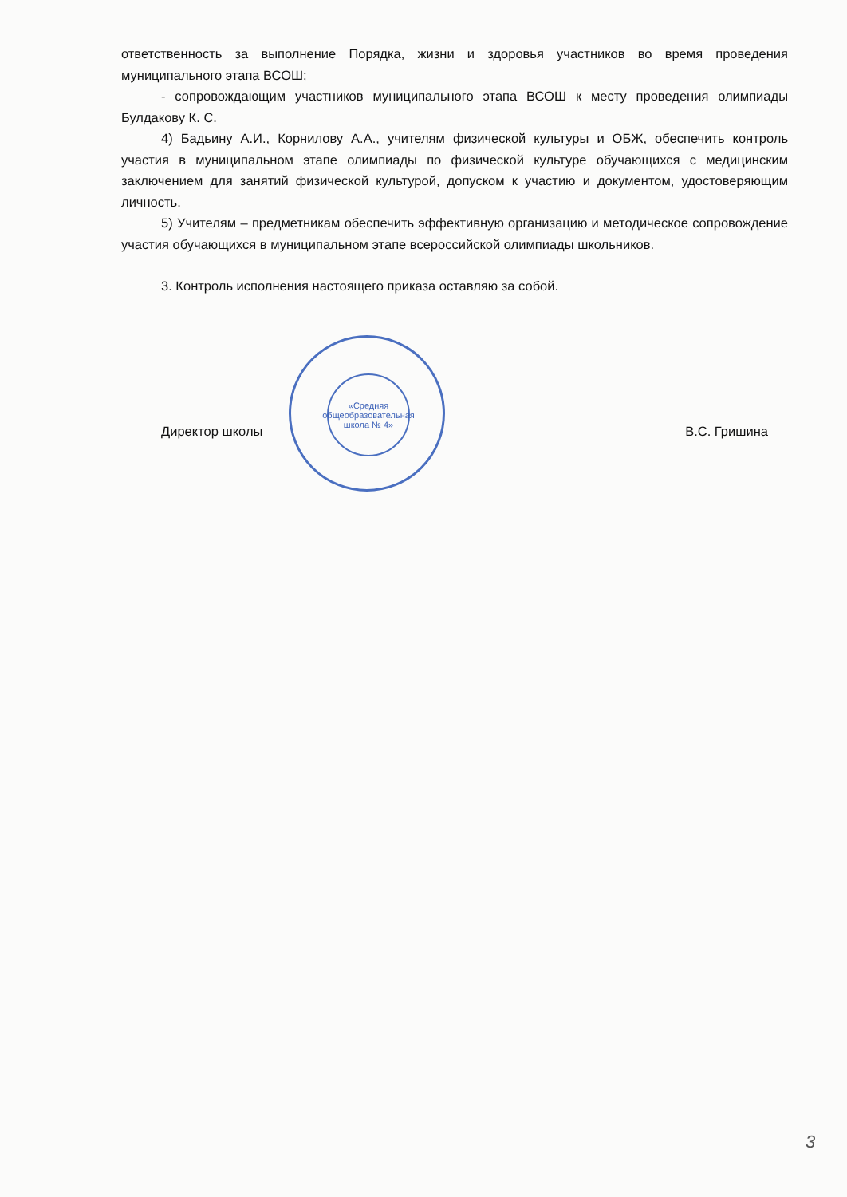ответственность за выполнение Порядка, жизни и здоровья участников во время проведения муниципального этапа ВСОШ;
- сопровождающим участников муниципального этапа ВСОШ к месту проведения олимпиады Булдакову К. С.
4) Бадьину А.И., Корнилову А.А., учителям физической культуры и ОБЖ, обеспечить контроль участия в муниципальном этапе олимпиады по физической культуре обучающихся с медицинским заключением для занятий физической культурой, допуском к участию и документом, удостоверяющим личность.
5) Учителям – предметникам обеспечить эффективную организацию и методическое сопровождение участия обучающихся в муниципальном этапе всероссийской олимпиады школьников.
3. Контроль исполнения настоящего приказа оставляю за собой.
Директор школы В.С. Гришина
«Средняя общеобразовательная школа № 4»
3